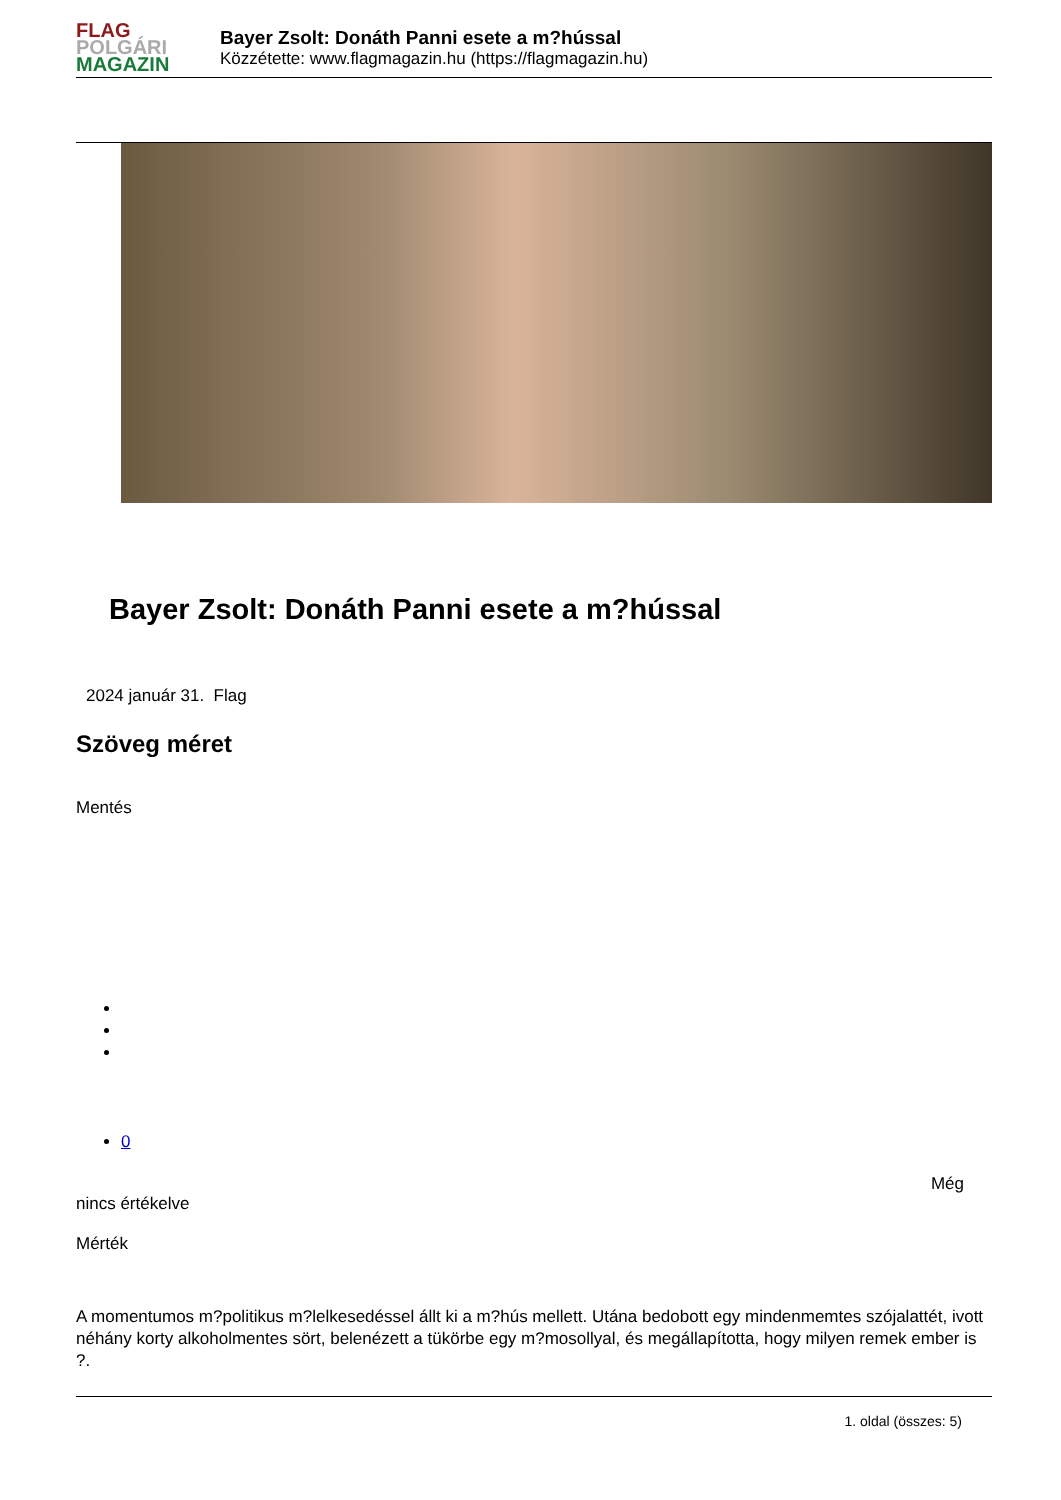FLAG
POLGÁRI
MAGAZIN
Bayer Zsolt: Donáth Panni esete a m?hússal
Közzétette: www.flagmagazin.hu (https://flagmagazin.hu)
Bayer Zsolt: Donáth Panni esete a m?hússal
2024 január 31. Flag
Szöveg méret
Mentés
0
Még
nincs értékelve
Mérték
A momentumos m?politikus m?lelkesedéssel állt ki a m?hús mellett. Utána bedobott egy mindenmemtes szójalattét, ivott néhány korty alkoholmentes sört, belenézett a tükörbe egy m?mosollyal, és megállapította, hogy milyen remek ember is ?.
1. oldal (összes: 5)